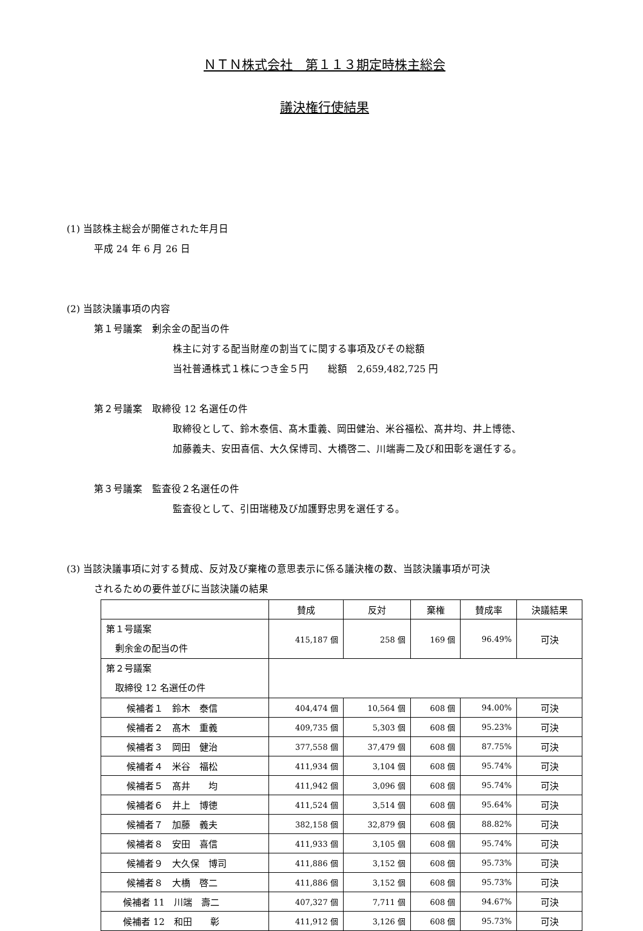ＮＴＮ株式会社　第１１３期定時株主総会
議決権行使結果
(1) 当該株主総会が開催された年月日
平成 24 年 6 月 26 日
(2) 当該決議事項の内容
第１号議案　剰余金の配当の件
株主に対する配当財産の割当てに関する事項及びその総額
当社普通株式１株につき金５円　　総額　2,659,482,725 円
第２号議案　取締役 12 名選任の件
取締役として、鈴木泰信、髙木重義、岡田健治、米谷福松、髙井均、井上博徳、
加藤義夫、安田喜信、大久保博司、大橋啓二、川端壽二及び和田彰を選任する。
第３号議案　監査役２名選任の件
監査役として、引田瑞穂及び加護野忠男を選任する。
(3) 当該決議事項に対する賛成、反対及び棄権の意思表示に係る議決権の数、当該決議事項が可決
されるための要件並びに当該決議の結果
| | 賛成 | 反対 | 棄権 | 賛成率 | 決議結果 |
| --- | --- | --- | --- | --- | --- |
| 第１号議案 剰余金の配当の件 | 415,187 個 | 258 個 | 169 個 | 96.49% | 可決 |
| 第２号議案 取締役 12 名選任の件 | | | | | |
| 候補者１ 鈴木 泰信 | 404,474 個 | 10,564 個 | 608 個 | 94.00% | 可決 |
| 候補者２ 髙木 重義 | 409,735 個 | 5,303 個 | 608 個 | 95.23% | 可決 |
| 候補者３ 岡田 健治 | 377,558 個 | 37,479 個 | 608 個 | 87.75% | 可決 |
| 候補者４ 米谷 福松 | 411,934 個 | 3,104 個 | 608 個 | 95.74% | 可決 |
| 候補者５ 髙井 均 | 411,942 個 | 3,096 個 | 608 個 | 95.74% | 可決 |
| 候補者６ 井上 博徳 | 411,524 個 | 3,514 個 | 608 個 | 95.64% | 可決 |
| 候補者７ 加藤 義夫 | 382,158 個 | 32,879 個 | 608 個 | 88.82% | 可決 |
| 候補者８ 安田 喜信 | 411,933 個 | 3,105 個 | 608 個 | 95.74% | 可決 |
| 候補者９ 大久保 博司 | 411,886 個 | 3,152 個 | 608 個 | 95.73% | 可決 |
| 候補者８ 大橋 啓二 | 411,886 個 | 3,152 個 | 608 個 | 95.73% | 可決 |
| 候補者 11 川端 壽二 | 407,327 個 | 7,711 個 | 608 個 | 94.67% | 可決 |
| 候補者 12 和田 彰 | 411,912 個 | 3,126 個 | 608 個 | 95.73% | 可決 |